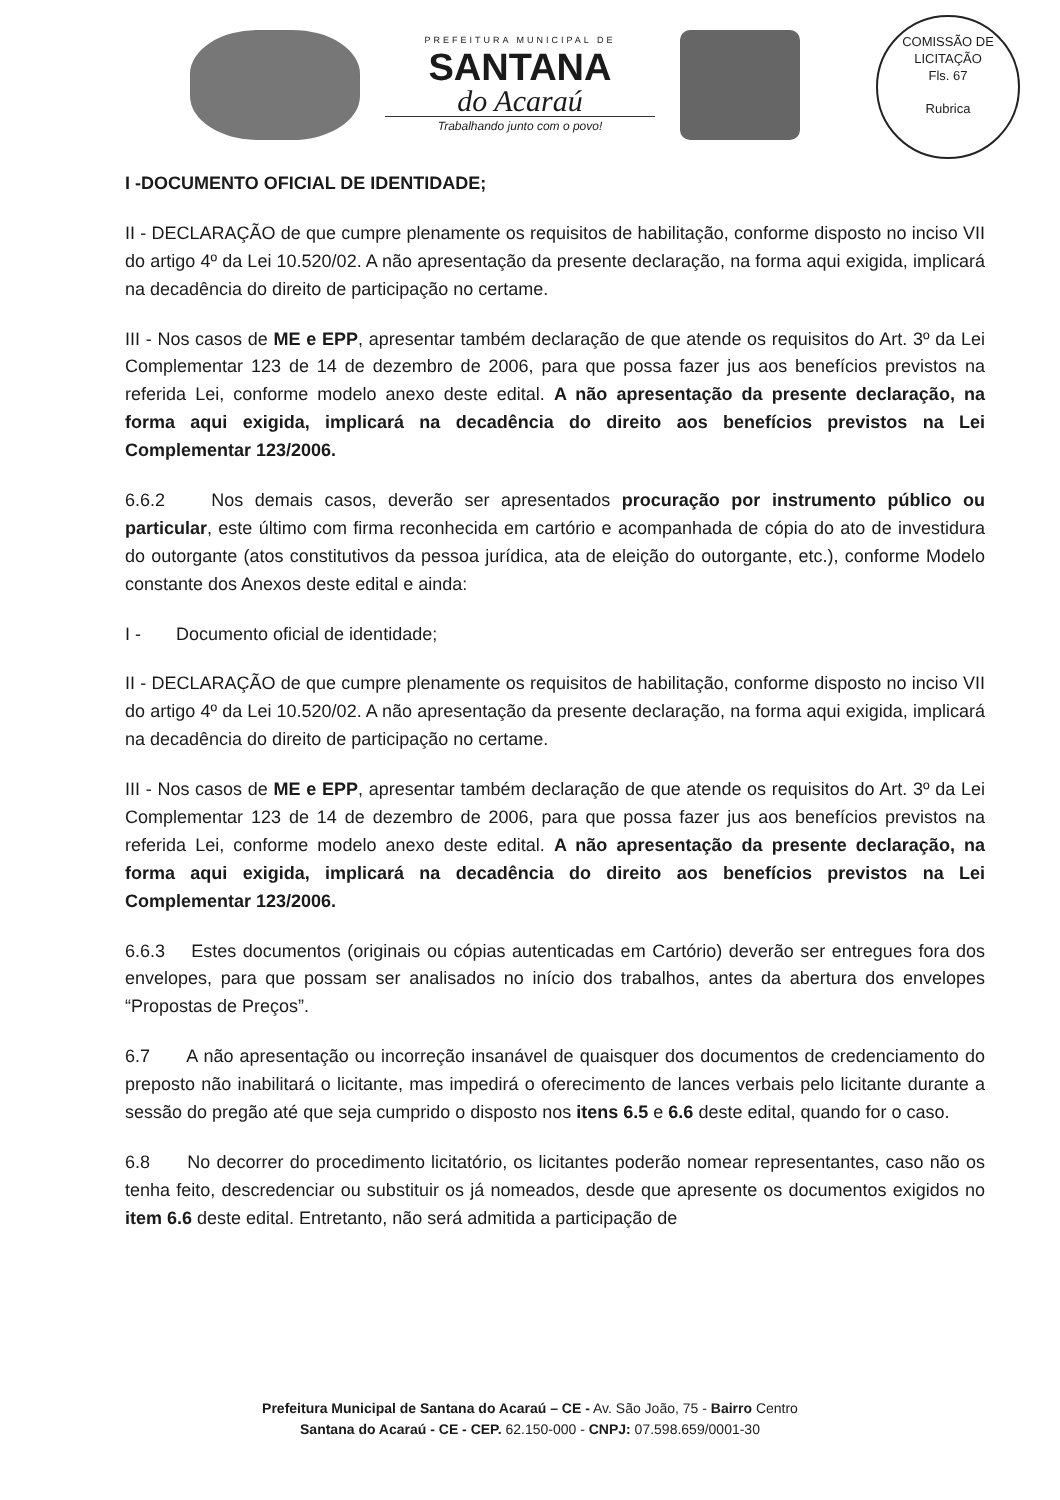PREFEITURA MUNICIPAL DE
SANTANA
do Acaraú
Trabalhando junto com o povo!
COMISSÃO DE LICITAÇÃO
Fls. 67
Rubrica
I -DOCUMENTO OFICIAL DE IDENTIDADE;
II - DECLARAÇÃO de que cumpre plenamente os requisitos de habilitação, conforme disposto no inciso VII do artigo 4º da Lei 10.520/02. A não apresentação da presente declaração, na forma aqui exigida, implicará na decadência do direito de participação no certame.
III - Nos casos de ME e EPP, apresentar também declaração de que atende os requisitos do Art. 3º da Lei Complementar 123 de 14 de dezembro de 2006, para que possa fazer jus aos benefícios previstos na referida Lei, conforme modelo anexo deste edital. A não apresentação da presente declaração, na forma aqui exigida, implicará na decadência do direito aos benefícios previstos na Lei Complementar 123/2006.
6.6.2 Nos demais casos, deverão ser apresentados procuração por instrumento público ou particular, este último com firma reconhecida em cartório e acompanhada de cópia do ato de investidura do outorgante (atos constitutivos da pessoa jurídica, ata de eleição do outorgante, etc.), conforme Modelo constante dos Anexos deste edital e ainda:
I - Documento oficial de identidade;
II - DECLARAÇÃO de que cumpre plenamente os requisitos de habilitação, conforme disposto no inciso VII do artigo 4º da Lei 10.520/02. A não apresentação da presente declaração, na forma aqui exigida, implicará na decadência do direito de participação no certame.
III - Nos casos de ME e EPP, apresentar também declaração de que atende os requisitos do Art. 3º da Lei Complementar 123 de 14 de dezembro de 2006, para que possa fazer jus aos benefícios previstos na referida Lei, conforme modelo anexo deste edital. A não apresentação da presente declaração, na forma aqui exigida, implicará na decadência do direito aos benefícios previstos na Lei Complementar 123/2006.
6.6.3 Estes documentos (originais ou cópias autenticadas em Cartório) deverão ser entregues fora dos envelopes, para que possam ser analisados no início dos trabalhos, antes da abertura dos envelopes “Propostas de Preços”.
6.7 A não apresentação ou incorreção insanável de quaisquer dos documentos de credenciamento do preposto não inabilitará o licitante, mas impedirá o oferecimento de lances verbais pelo licitante durante a sessão do pregão até que seja cumprido o disposto nos itens 6.5 e 6.6 deste edital, quando for o caso.
6.8 No decorrer do procedimento licitatório, os licitantes poderão nomear representantes, caso não os tenha feito, descredenciar ou substituir os já nomeados, desde que apresente os documentos exigidos no item 6.6 deste edital. Entretanto, não será admitida a participação de
Prefeitura Municipal de Santana do Acaraú – CE - Av. São João, 75 - Bairro Centro
Santana do Acaraú - CE - CEP. 62.150-000 - CNPJ: 07.598.659/0001-30